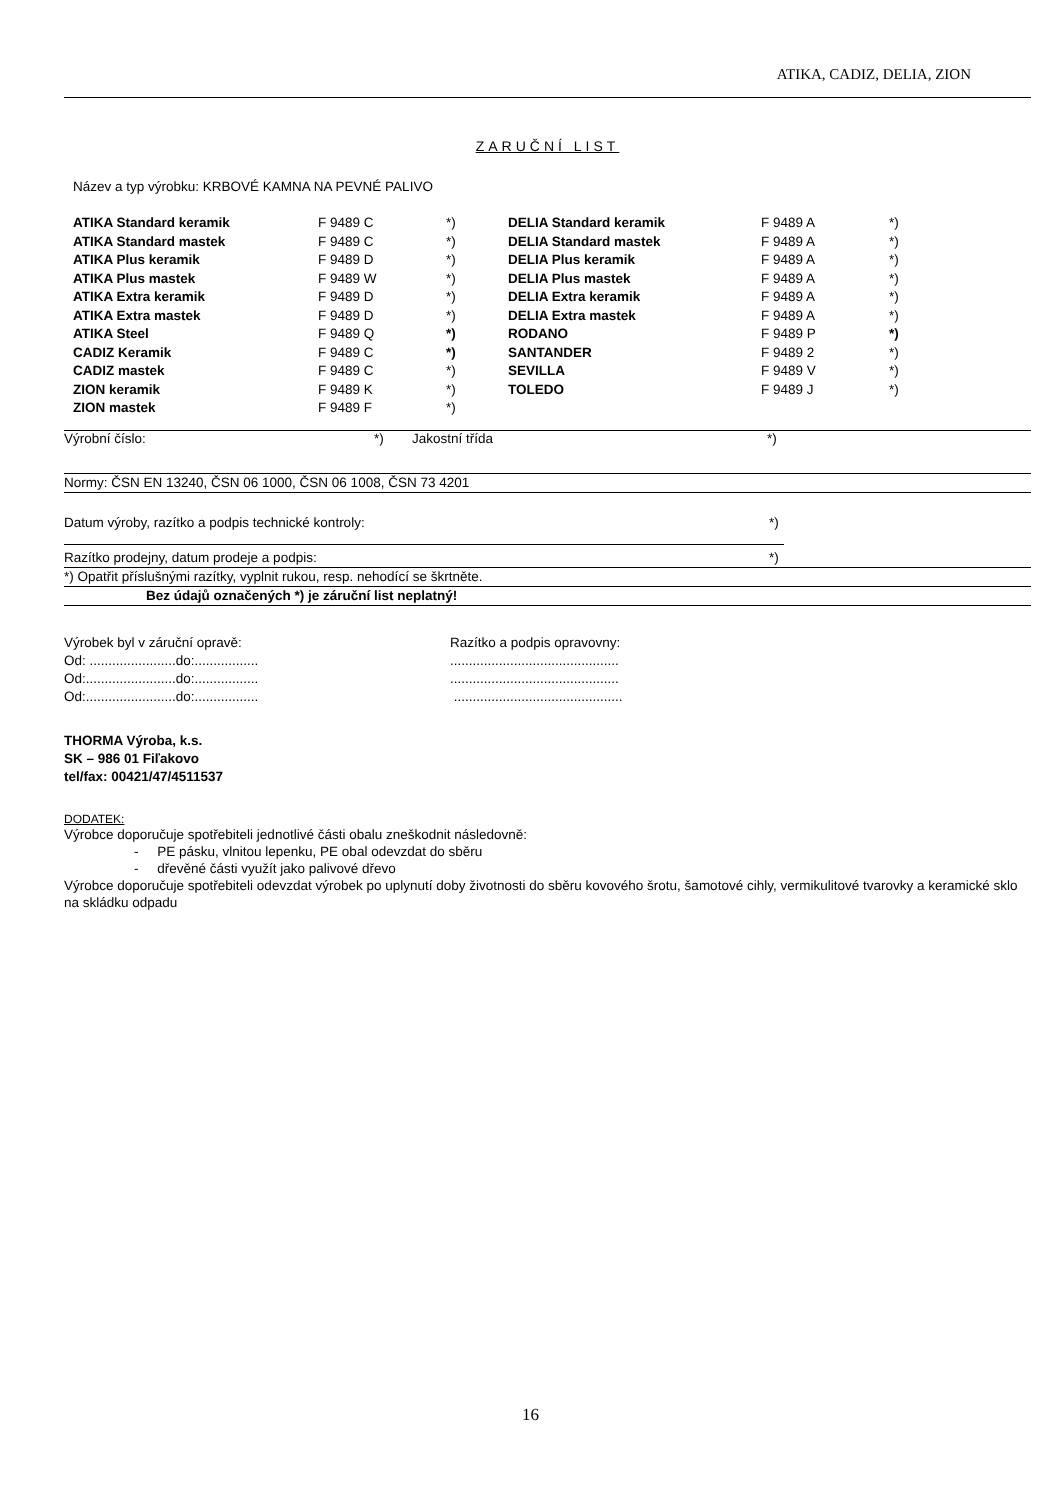ATIKA, CADIZ, DELIA, ZION
ZARUČNÍ LIST
Název a typ výrobku: KRBOVÉ KAMNA NA PEVNÉ PALIVO
| ATIKA Standard keramik | F 9489 C | *) | DELIA Standard keramik | F 9489 A | *) |
| ATIKA Standard mastek | F 9489 C | *) | DELIA Standard mastek | F 9489 A | *) |
| ATIKA Plus keramik | F 9489 D | *) | DELIA Plus keramik | F 9489 A | *) |
| ATIKA Plus mastek | F 9489 W | *) | DELIA Plus mastek | F 9489 A | *) |
| ATIKA Extra keramik | F 9489 D | *) | DELIA Extra keramik | F 9489 A | *) |
| ATIKA Extra mastek | F 9489 D | *) | DELIA Extra mastek | F 9489 A | *) |
| ATIKA Steel | F 9489 Q | *) | RODANO | F 9489 P | *) |
| CADIZ Keramik | F 9489 C | *) | SANTANDER | F 9489 2 | *) |
| CADIZ mastek | F 9489 C | *) | SEVILLA | F 9489 V | *) |
| ZION keramik | F 9489 K | *) | TOLEDO | F 9489 J | *) |
| ZION mastek | F 9489 F | *) | | | |
Výrobní číslo: *) Jakostní třída *)
Normy: ČSN EN 13240, ČSN 06 1000, ČSN 06 1008, ČSN 73 4201
Datum výroby, razítko a podpis technické kontroly: *)
Razítko prodejny, datum prodeje a podpis: *)
*) Opatřit příslušnými razítky, vyplnit rukou, resp. nehodící se škrtněte.
Bez údajů označených *) je záruční list neplatný!
Výrobek byl v záruční opravě:
Od: .......................do:.................
Od:........................do:.................
Od:........................do:.................
Razítko a podpis opravovny:
.............................................
.............................................
.............................................
THORMA Výroba, k.s.
SK – 986 01 Fiľakovo
tel/fax: 00421/47/4511537
DODATEK:
Výrobce doporučuje spotřebiteli jednotlivé části obalu zneškodnit následovně:
- PE pásku, vlnitou lepenku, PE obal odevzdat do sběru
- dřevěné části využít jako palivové dřevo
Výrobce doporučuje spotřebiteli odevzdat výrobek po uplynutí doby životnosti do sběru kovového šrotu, šamotové cihly, vermikulitové tvarovky a keramické sklo na skládku odpadu
16